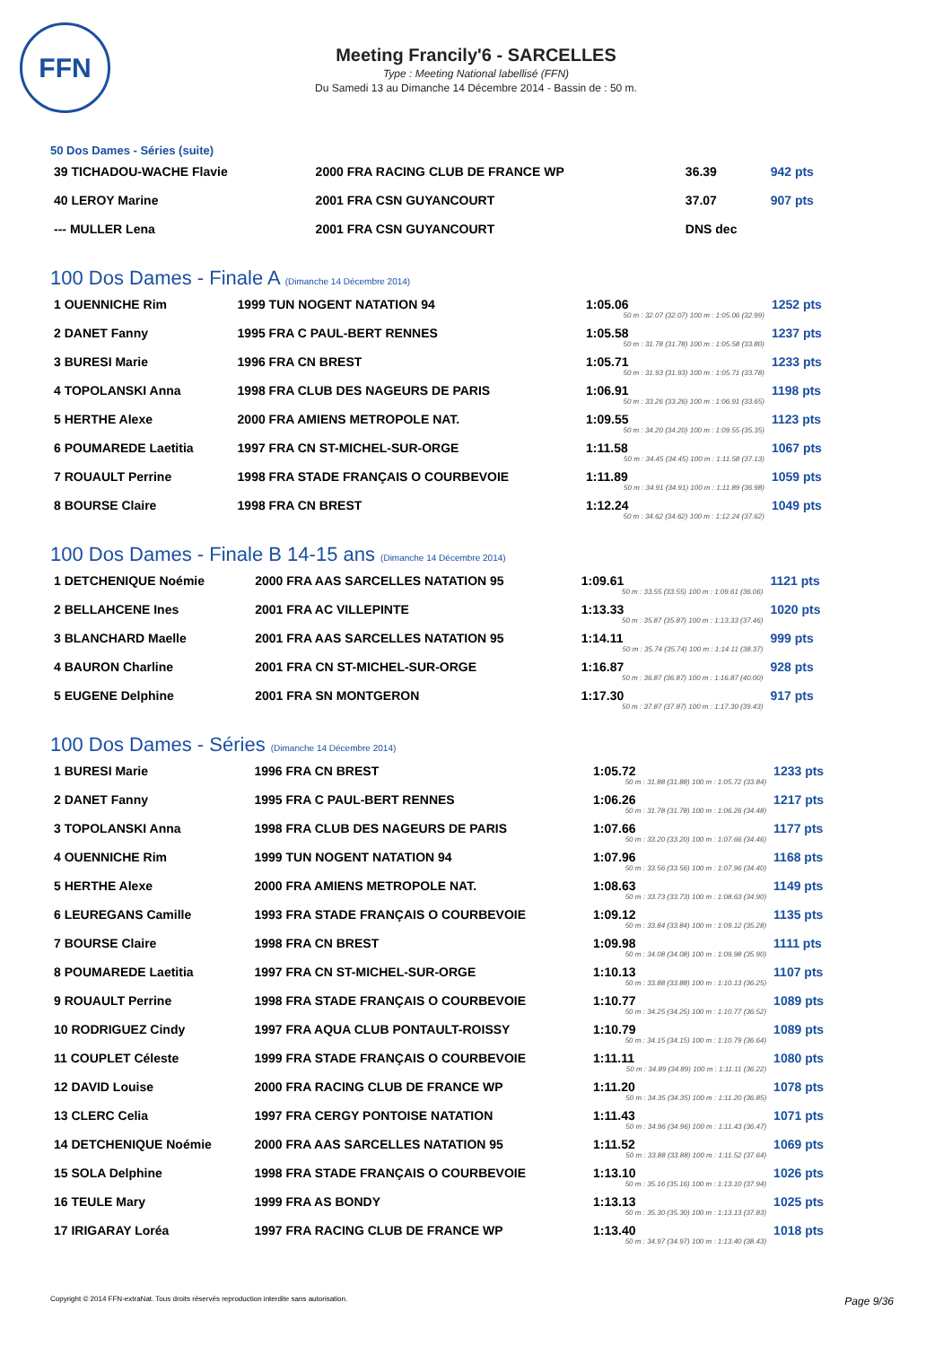FFN
Meeting Francily'6 - SARCELLES
Type : Meeting National labellisé (FFN)
Du Samedi 13 au Dimanche 14 Décembre 2014 - Bassin de : 50 m.
50 Dos Dames - Séries (suite)
| 39 TICHADOU-WACHE Flavie | 2000 FRA RACING CLUB DE FRANCE WP | 36.39 | 942 pts |
| 40 LEROY Marine | 2001 FRA CSN GUYANCOURT | 37.07 | 907 pts |
| --- MULLER Lena | 2001 FRA CSN GUYANCOURT | DNS dec | |
100 Dos Dames - Finale A (Dimanche 14 Décembre 2014)
| 1 OUENNICHE Rim | 1999 TUN NOGENT NATATION 94 | 1:05.06 50 m : 32.07 (32.07) 100 m : 1:05.06 (32.99) | 1252 pts |
| 2 DANET Fanny | 1995 FRA C PAUL-BERT RENNES | 1:05.58 50 m : 31.78 (31.78) 100 m : 1:05.58 (33.80) | 1237 pts |
| 3 BURESI Marie | 1996 FRA CN BREST | 1:05.71 50 m : 31.93 (31.93) 100 m : 1:05.71 (33.78) | 1233 pts |
| 4 TOPOLANSKI Anna | 1998 FRA CLUB DES NAGEURS DE PARIS | 1:06.91 50 m : 33.26 (33.26) 100 m : 1:06.91 (33.65) | 1198 pts |
| 5 HERTHE Alexe | 2000 FRA AMIENS METROPOLE NAT. | 1:09.55 50 m : 34.20 (34.20) 100 m : 1:09.55 (35.35) | 1123 pts |
| 6 POUMAREDE Laetitia | 1997 FRA CN ST-MICHEL-SUR-ORGE | 1:11.58 50 m : 34.45 (34.45) 100 m : 1:11.58 (37.13) | 1067 pts |
| 7 ROUAULT Perrine | 1998 FRA STADE FRANÇAIS O COURBEVOIE | 1:11.89 50 m : 34.91 (34.91) 100 m : 1:11.89 (36.98) | 1059 pts |
| 8 BOURSE Claire | 1998 FRA CN BREST | 1:12.24 50 m : 34.62 (34.62) 100 m : 1:12.24 (37.62) | 1049 pts |
100 Dos Dames - Finale B 14-15 ans (Dimanche 14 Décembre 2014)
| 1 DETCHENIQUE Noémie | 2000 FRA AAS SARCELLES NATATION 95 | 1:09.61 50 m : 33.55 (33.55) 100 m : 1:09.61 (36.06) | 1121 pts |
| 2 BELLAHCENE Ines | 2001 FRA AC VILLEPINTE | 1:13.33 50 m : 35.87 (35.87) 100 m : 1:13.33 (37.46) | 1020 pts |
| 3 BLANCHARD Maelle | 2001 FRA AAS SARCELLES NATATION 95 | 1:14.11 50 m : 35.74 (35.74) 100 m : 1:14.11 (38.37) | 999 pts |
| 4 BAURON Charline | 2001 FRA CN ST-MICHEL-SUR-ORGE | 1:16.87 50 m : 36.87 (36.87) 100 m : 1:16.87 (40.00) | 928 pts |
| 5 EUGENE Delphine | 2001 FRA SN MONTGERON | 1:17.30 50 m : 37.87 (37.87) 100 m : 1:17.30 (39.43) | 917 pts |
100 Dos Dames - Séries (Dimanche 14 Décembre 2014)
| 1 BURESI Marie | 1996 FRA CN BREST | 1:05.72 50 m : 31.88 (31.88) 100 m : 1:05.72 (33.84) | 1233 pts |
| 2 DANET Fanny | 1995 FRA C PAUL-BERT RENNES | 1:06.26 50 m : 31.78 (31.78) 100 m : 1:06.26 (34.48) | 1217 pts |
| 3 TOPOLANSKI Anna | 1998 FRA CLUB DES NAGEURS DE PARIS | 1:07.66 50 m : 33.20 (33.20) 100 m : 1:07.66 (34.46) | 1177 pts |
| 4 OUENNICHE Rim | 1999 TUN NOGENT NATATION 94 | 1:07.96 50 m : 33.56 (33.56) 100 m : 1:07.96 (34.40) | 1168 pts |
| 5 HERTHE Alexe | 2000 FRA AMIENS METROPOLE NAT. | 1:08.63 50 m : 33.73 (33.73) 100 m : 1:08.63 (34.90) | 1149 pts |
| 6 LEUREGANS Camille | 1993 FRA STADE FRANÇAIS O COURBEVOIE | 1:09.12 50 m : 33.84 (33.84) 100 m : 1:09.12 (35.28) | 1135 pts |
| 7 BOURSE Claire | 1998 FRA CN BREST | 1:09.98 50 m : 34.08 (34.08) 100 m : 1:09.98 (35.90) | 1111 pts |
| 8 POUMAREDE Laetitia | 1997 FRA CN ST-MICHEL-SUR-ORGE | 1:10.13 50 m : 33.88 (33.88) 100 m : 1:10.13 (36.25) | 1107 pts |
| 9 ROUAULT Perrine | 1998 FRA STADE FRANÇAIS O COURBEVOIE | 1:10.77 50 m : 34.25 (34.25) 100 m : 1:10.77 (36.52) | 1089 pts |
| 10 RODRIGUEZ Cindy | 1997 FRA AQUA CLUB PONTAULT-ROISSY | 1:10.79 50 m : 34.15 (34.15) 100 m : 1:10.79 (36.64) | 1089 pts |
| 11 COUPLET Céleste | 1999 FRA STADE FRANÇAIS O COURBEVOIE | 1:11.11 50 m : 34.89 (34.89) 100 m : 1:11.11 (36.22) | 1080 pts |
| 12 DAVID Louise | 2000 FRA RACING CLUB DE FRANCE WP | 1:11.20 50 m : 34.35 (34.35) 100 m : 1:11.20 (36.85) | 1078 pts |
| 13 CLERC Celia | 1997 FRA CERGY PONTOISE NATATION | 1:11.43 50 m : 34.96 (34.96) 100 m : 1:11.43 (36.47) | 1071 pts |
| 14 DETCHENIQUE Noémie | 2000 FRA AAS SARCELLES NATATION 95 | 1:11.52 50 m : 33.88 (33.88) 100 m : 1:11.52 (37.64) | 1069 pts |
| 15 SOLA Delphine | 1998 FRA STADE FRANÇAIS O COURBEVOIE | 1:13.10 50 m : 35.16 (35.16) 100 m : 1:13.10 (37.94) | 1026 pts |
| 16 TEULE Mary | 1999 FRA AS BONDY | 1:13.13 50 m : 35.30 (35.30) 100 m : 1:13.13 (37.83) | 1025 pts |
| 17 IRIGARAY Loréa | 1997 FRA RACING CLUB DE FRANCE WP | 1:13.40 50 m : 34.97 (34.97) 100 m : 1:13.40 (38.43) | 1018 pts |
Copyright © 2014 FFN-extraNat. Tous droits réservés reproduction interdite sans autorisation. Page 9/36